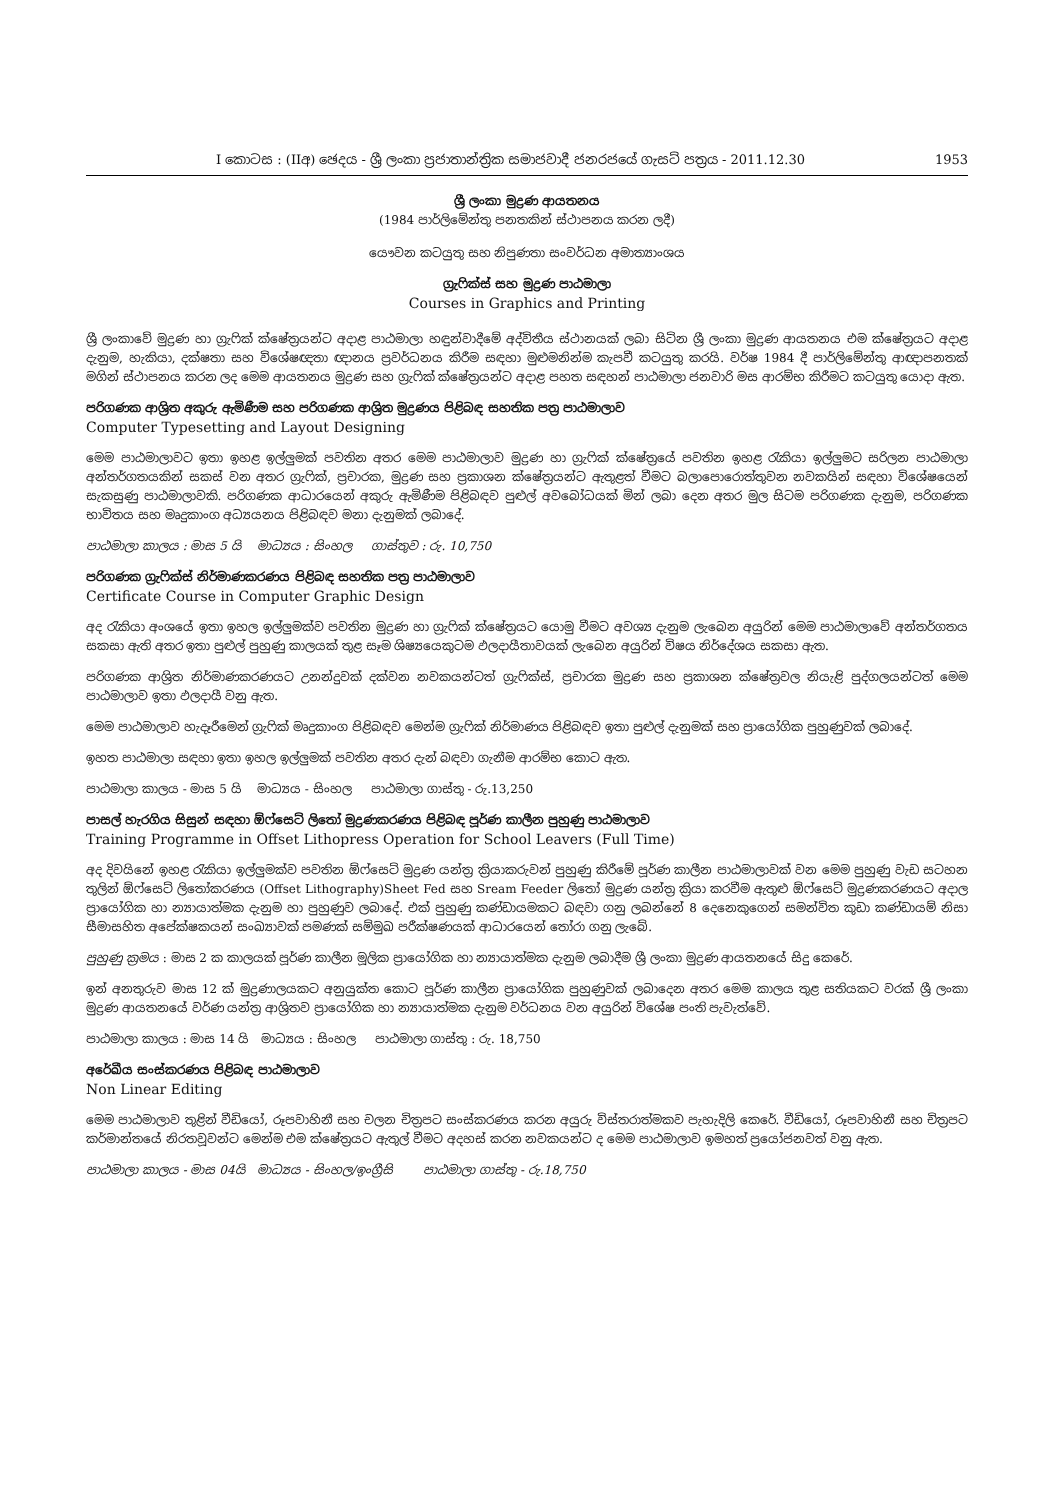I කොටස : (IIඅ) ඡෙදය - ශ්‍රී ලංකා ප්‍රජාතාන්ත්‍රික සමාජවාදී ජනරජයේ ගැසට් පත්‍රය - 2011.12.30 1953
ශ්‍රී ලංකා මුද්‍රණ ආයතනය
(1984 පාර්ලිමේන්තු පනතකින් ස්ථාපනය කරන ලදී)
යෞවන කටයුතු සහ නිපුණතා සංවර්ධන අමාත්‍යාංශය
ග්‍රැෆික්ස් සහ මුද්‍රණ පාඨමාලා
Courses in Graphics and Printing
ශ්‍රී ලංකාවේ මුද්‍රණ හා ග්‍රැෆික් ක්ෂේත්‍රයන්ට අදාළ පාඨමාලා හඳුන්වාදීමේ අද්විතීය ස්ථානයක් ලබා සිටින ශ්‍රී ලංකා මුද්‍රණ ආයතනය එම ක්ෂේත්‍රයට අදාළ දැනුම, හැකියා, දක්ෂතා සහ විශේෂඥතා ඥානය ප්‍රවර්ධනය කිරීම සඳහා මුළුමනින්ම කැපවී කටයුතු කරයි. වර්ෂ 1984 දී පාර්ලිමේන්තු ආඥාපනතක් මගින් ස්ථාපනය කරන ලද මෙම ආයතනය මුද්‍රණ සහ ග්‍රැෆික් ක්ෂේත්‍රයන්ට අදාළ පහත සඳහන් පාඨමාලා ජනවාරි මස ආරම්භ කිරීමට කටයුතු යොදා ඇත.
පරිගණක ආශ්‍රිත අකුරු ඇමිණීම සහ පරිගණක ආශ්‍රිත මුද්‍රණය පිළිබඳ සහතික පත්‍ර පාඨමාලාව
Computer Typesetting and Layout Designing
මෙම පාඨමාලාවට ඉතා ඉහළ ඉල්ලුමක් පවතින අතර මෙම පාඨමාලාව මුද්‍රණ හා ග්‍රැෆික් ක්ෂේත්‍රයේ පවතින ඉහළ රැකියා ඉල්ලුමට සරිලන පාඨමාලා අන්තර්ගතයකින් සකස් වන අතර ග්‍රැෆික්, ප්‍රචාරක, මුද්‍රණ සහ ප්‍රකාශන ක්ෂේත්‍රයන්ට ඇතුළත් වීමට බලාපොරොත්තුවන නවකයින් සඳහා විශේෂයෙන් සැකසුණු පාඨමාලාවකි. පරිගණක ආධාරයෙන් අකුරු ඇමිණීම පිළිබඳව පුළුල් අවබෝධයක් මින් ලබා දෙන අතර මුල සිටම පරිගණක දැනුම, පරිගණක භාවිතය සහ මෘදුකාංග අධ්‍යයනය පිළිබඳව මනා දැනුමක් ලබාදේ.
පාඨමාලා කාලය : මාස 5 යි මාධ්‍යය : සිංහල ගාස්තුව : රු. 10,750
පරිගණක ග්‍රැෆික්ස් නිර්මාණකරණය පිළිබඳ සහතික පත්‍ර පාඨමාලාව
Certificate Course in Computer Graphic Design
අද රැකියා අංශයේ ඉතා ඉහල ඉල්ලුමක්ව පවතින මුද්‍රණ හා ග්‍රැෆික් ක්ෂේත්‍රයට යොමු වීමට අවශ්‍ය දැනුම ලැබෙන අයුරින් මෙම පාඨමාලාවේ අන්තර්ගතය සකසා ඇති අතර ඉතා පුළුල් පුහුණු කාලයක් තුළ සෑම ශිෂ්‍යයෙකුටම ඵලදායීතාවයක් ලැබෙන අයුරින් විෂය නිර්දේශය සකසා ඇත.
පරිගණක ආශ්‍රිත නිර්මාණකරණයට උනන්දුවක් දක්වන නවකයන්ටත් ග්‍රැෆික්ස්, ප්‍රචාරක මුද්‍රණ සහ ප්‍රකාශන ක්ෂේත්‍රවල නියැළි පුද්ගලයන්ටත් මෙම පාඨමාලාව ඉතා ඵලදායී වනු ඇත.
මෙම පාඨමාලාව හැදෑරීමෙන් ග්‍රැෆික් මෘදුකාංග පිළිබඳව මෙන්ම ග්‍රැෆික් නිර්මාණය පිළිබඳව ඉතා පුළුල් දැනුමක් සහ ප්‍රායෝගික පුහුණුවක් ලබාදේ.
ඉහත පාඨමාලා සඳහා ඉතා ඉහල ඉල්ලුමක් පවතින අතර දැන් බඳවා ගැනීම ආරම්භ කොට ඇත.
පාඨමාලා කාලය - මාස 5 යි මාධ්‍යය - සිංහල පාඨමාලා ගාස්තු - රු.13,250
පාසල් හැරගිය සිසුන් සඳහා ඕෆ්සෙට් ලිතෝ මුද්‍රණකරණය පිළිබඳ පූර්ණ කාලීන පුහුණු පාඨමාලාව
Training Programme in Offset Lithopress Operation for School Leavers (Full Time)
අද දිවයිනේ ඉහළ රැකියා ඉල්ලුමක්ව පවතින ඕෆ්සෙට් මුද්‍රණ යන්ත්‍ර ක්‍රියාකරුවන් පුහුණු කිරීමේ පූර්ණ කාලීන පාඨමාලාවක් වන මෙම පුහුණු වැඩ සටහන තුලින් ඕෆ්සෙට් ලිතෝකරණය (Offset Lithography)Sheet Fed සහ Sream Feeder ලිතෝ මුද්‍රණ යන්ත්‍ර ක්‍රියා කරවීම ඇතුළු ඕෆ්සෙට් මුද්‍රණකරණයට අදාල ප්‍රායෝගික හා න්‍යායාත්මක දැනුම හා පුහුණුව ලබාදේ. එක් පුහුණු කණ්ඩායමකට බඳවා ගනු ලබන්නේ 8 දෙනෙකුගෙන් සමන්විත කුඩා කණ්ඩායම් නිසා සීමාසහිත අපේක්ෂකයන් සංඛ්‍යාවක් පමණක් සම්මුඛ පරීක්ෂණයක් ආධාරයෙන් තෝරා ගනු ලැබේ.
පුහුණු ක්‍රමය : මාස 2 ක කාලයක් පූර්ණ කාලීන මූලික ප්‍රායෝගික හා න්‍යායාත්මක දැනුම ලබාදීම ශ්‍රී ලංකා මුද්‍රණ ආයතනයේ සිදු කෙරේ.
ඉන් අනතුරුව මාස 12 ක් මුද්‍රණාලයකට අනුයුක්ත කොට පූර්ණ කාලීන ප්‍රායෝගික පුහුණුවක් ලබාදෙන අතර මෙම කාලය තුළ සතියකට වරක් ශ්‍රී ලංකා මුද්‍රණ ආයතනයේ වර්ණ යන්ත්‍ර ආශ්‍රිතව ප්‍රායෝගික හා න්‍යායාත්මක දැනුම වර්ධනය වන අයුරින් විශේෂ පංති පැවැත්වේ.
පාඨමාලා කාලය : මාස 14 යි මාධ්‍යය : සිංහල පාඨමාලා ගාස්තු : රු. 18,750
අරේඛීය සංස්කරණය පිළිබඳ පාඨමාලාව
Non Linear Editing
මෙම පාඨමාලාව තුළින් වීඩියෝ, රූපවාහිනී සහ චලන චිත්‍රපට සංස්කරණය කරන අයුරු විස්තරාත්මකව පැහැදිලි කෙරේ. වීඩියෝ, රූපවාහිනී සහ චිත්‍රපට කර්මාන්තයේ නිරතවූවන්ට මෙන්ම එම ක්ෂේත්‍රයට ඇතුල් වීමට අදහස් කරන නවකයන්ට ද මෙම පාඨමාලාව ඉමහත් ප්‍රයෝජනවත් වනු ඇත.
පාඨමාලා කාලය - මාස 04යි මාධ්‍යය - සිංහල/ඉංග්‍රීසි පාඨමාලා ගාස්තු - රු.18,750